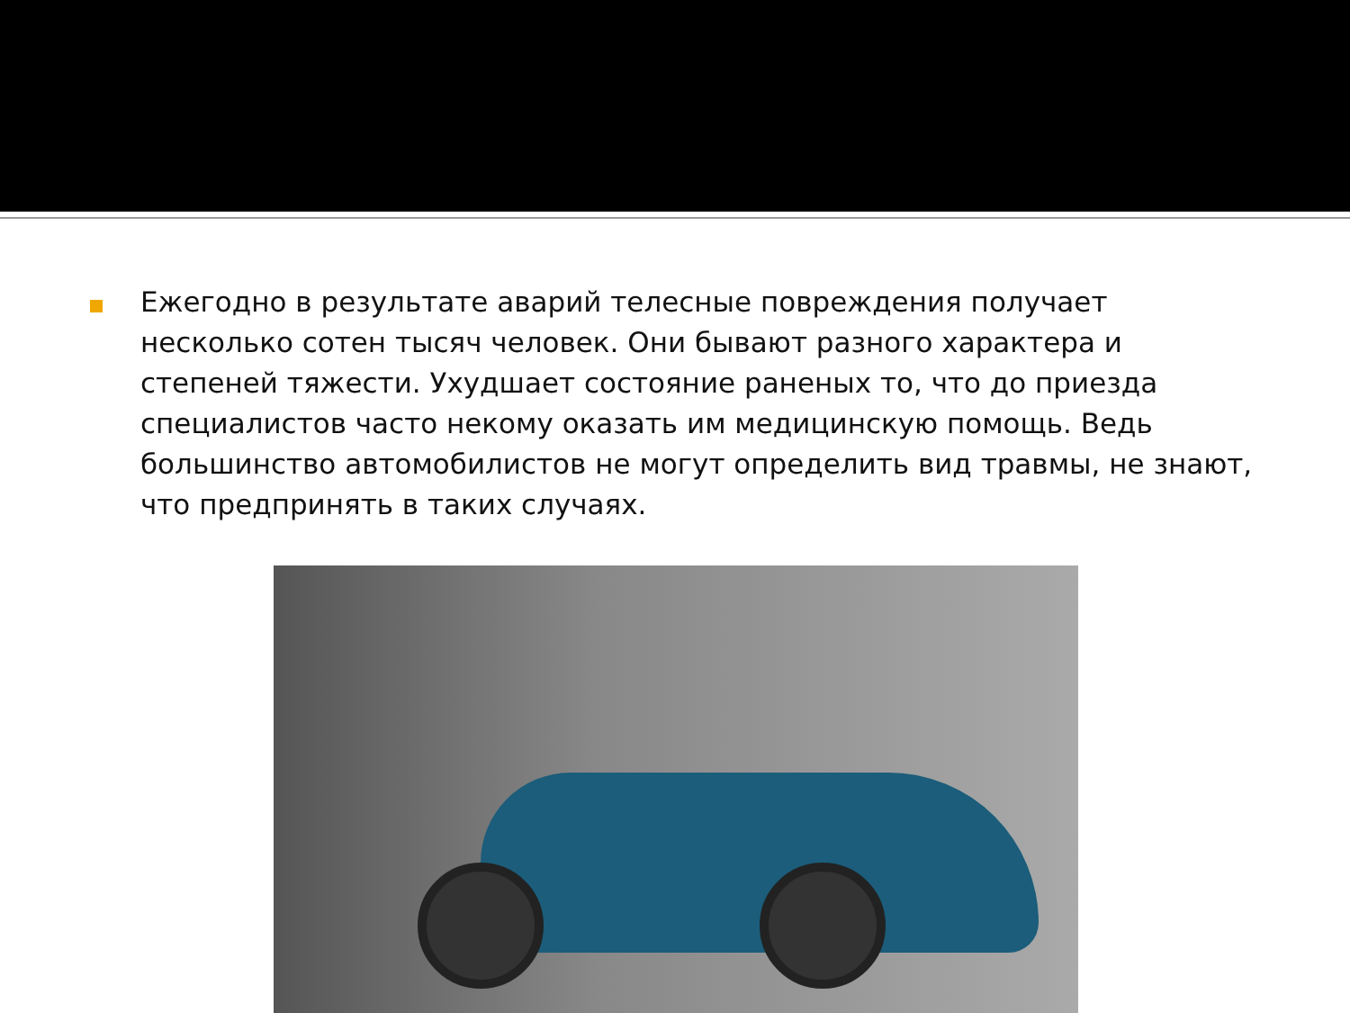Ежегодно в результате аварий телесные повреждения получает несколько сотен тысяч человек. Они бывают разного характера и степеней тяжести. Ухудшает состояние раненых то, что до приезда специалистов часто некому оказать им медицинскую помощь. Ведь большинство автомобилистов не могут определить вид травмы, не знают, что предпринять в таких случаях.